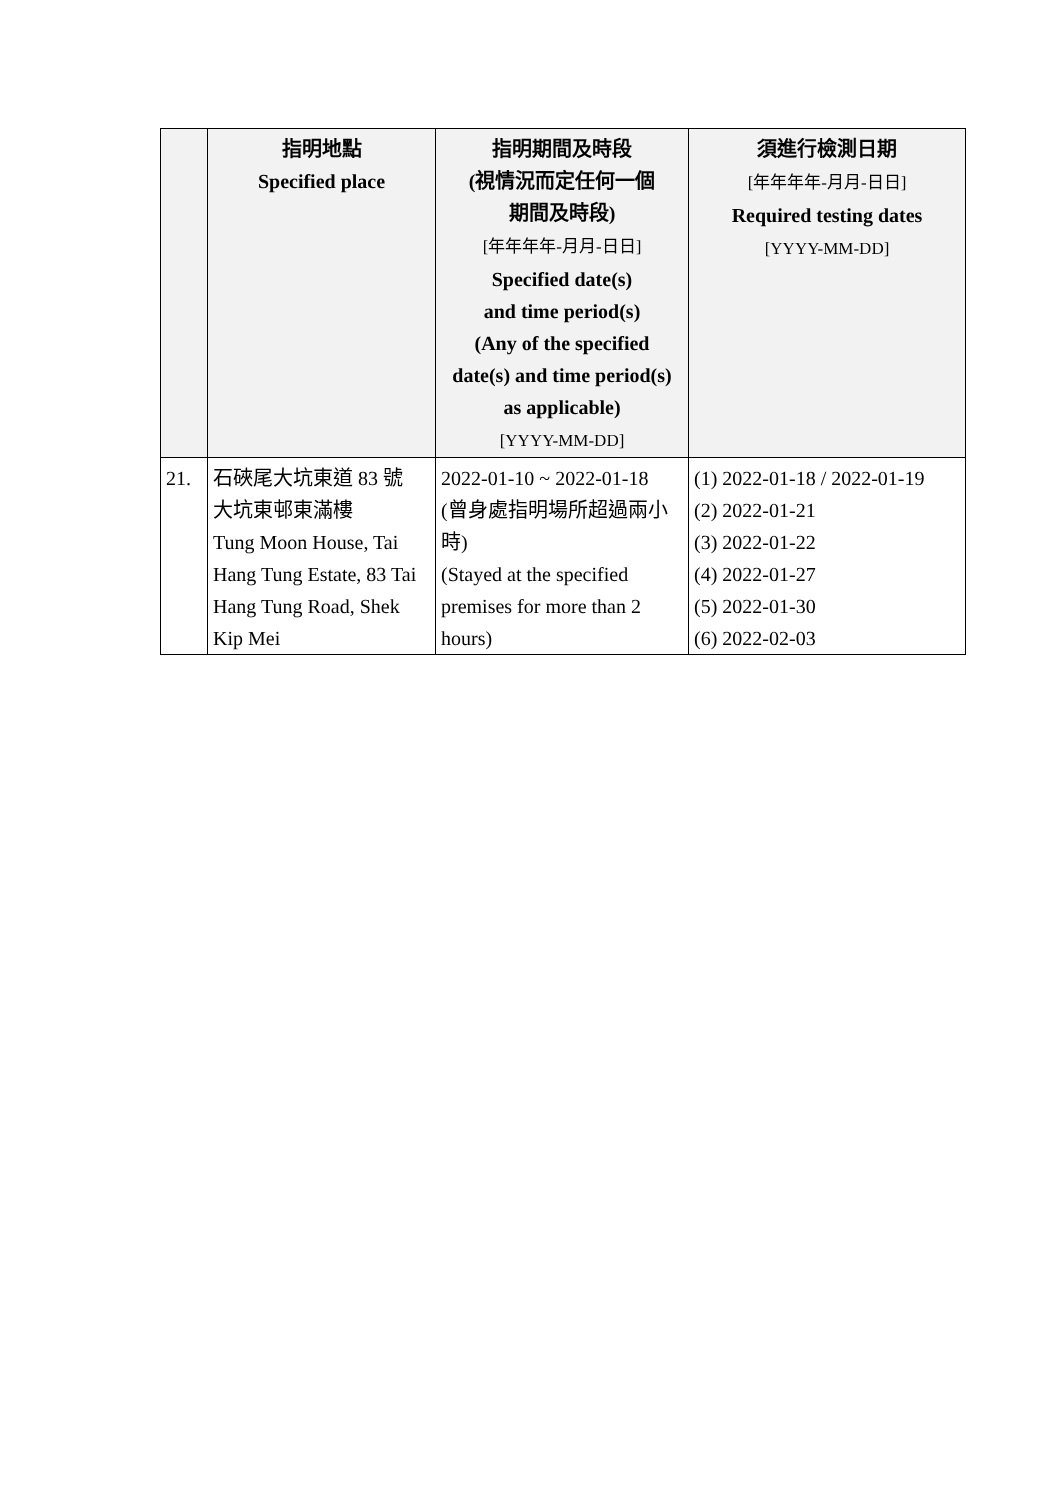| | 指明地點 Specified place | 指明期間及時段 (視情況而定任何一個 期間及時段) [年年年年-月月-日日] Specified date(s) and time period(s) (Any of the specified date(s) and time period(s) as applicable) [YYYY-MM-DD] | 須進行檢測日期 [年年年年-月月-日日] Required testing dates [YYYY-MM-DD] |
| --- | --- | --- | --- |
| 21. | 石硤尾大坑東道 83 號 大坑東邨東滿樓 Tung Moon House, Tai Hang Tung Estate, 83 Tai Hang Tung Road, Shek Kip Mei | 2022-01-10 ~ 2022-01-18 (曾身處指明場所超過兩小時) (Stayed at the specified premises for more than 2 hours) | (1) 2022-01-18 / 2022-01-19 (2) 2022-01-21 (3) 2022-01-22 (4) 2022-01-27 (5) 2022-01-30 (6) 2022-02-03 |